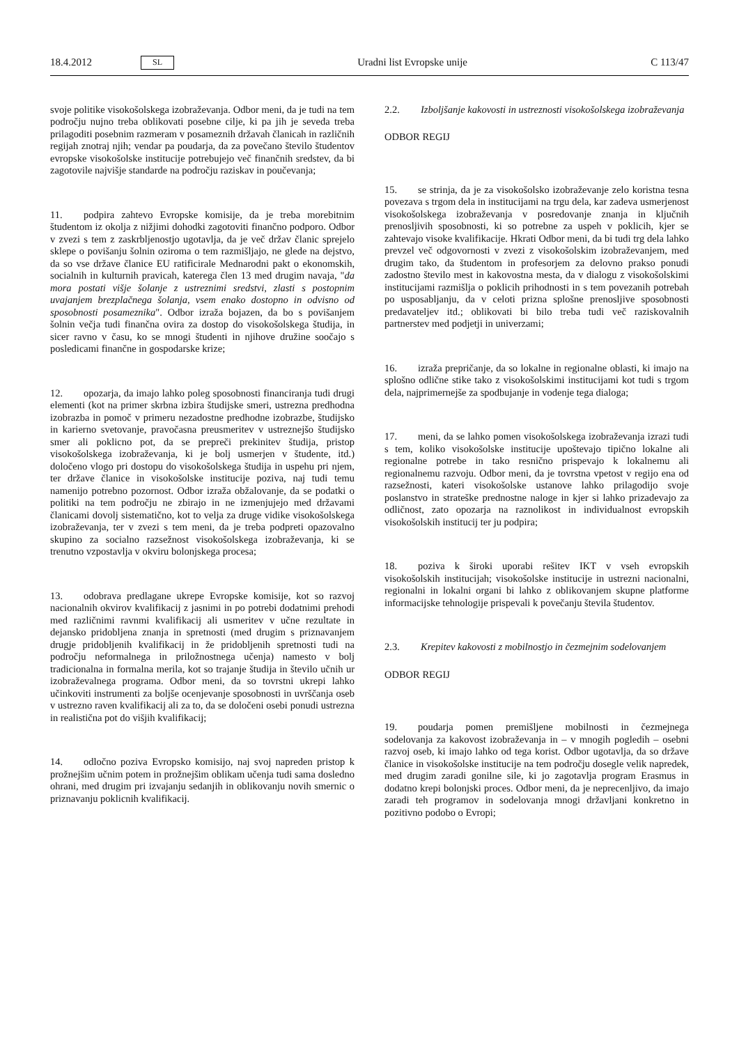18.4.2012 SL Uradni list Evropske unije C 113/47
svoje politike visokošolskega izobraževanja. Odbor meni, da je tudi na tem področju nujno treba oblikovati posebne cilje, ki pa jih je seveda treba prilagoditi posebnim razmeram v posameznih državah članicah in različnih regijah znotraj njih; vendar pa poudarja, da za povečano število študentov evropske visokošolske institucije potrebujejo več finančnih sredstev, da bi zagotovile najvišje standarde na področju raziskav in poučevanja;
11. podpira zahtevo Evropske komisije, da je treba morebitnim študentom iz okolja z nižjimi dohodki zagotoviti finančno podporo. Odbor v zvezi s tem z zaskrbljenostjo ugotavlja, da je več držav članic sprejelo sklepe o povišanju šolnin oziroma o tem razmišljajo, ne glede na dejstvo, da so vse države članice EU ratificirale Mednarodni pakt o ekonomskih, socialnih in kulturnih pravicah, katerega člen 13 med drugim navaja, "da mora postati višje šolanje z ustreznimi sredstvi, zlasti s postopnim uvajanjem brezplačnega šolanja, vsem enako dostopno in odvisno od sposobnosti posameznika". Odbor izraža bojazen, da bo s povišanjem šolnin večja tudi finančna ovira za dostop do visokošolskega študija, in sicer ravno v času, ko se mnogi študenti in njihove družine soočajo s posledicami finančne in gospodarske krize;
12. opozarja, da imajo lahko poleg sposobnosti financiranja tudi drugi elementi (kot na primer skrbna izbira študijske smeri, ustrezna predhodna izobrazba in pomoč v primeru nezadostne predhodne izobrazbe, študijsko in karierno svetovanje, pravočasna preusmeritev v ustreznejšo študijsko smer ali poklicno pot, da se prepreči prekinitev študija, pristop visokošolskega izobraževanja, ki je bolj usmerjen v študente, itd.) določeno vlogo pri dostopu do visokošolskega študija in uspehu pri njem, ter države članice in visokošolske institucije poziva, naj tudi temu namenijo potrebno pozornost. Odbor izraža obžalovanje, da se podatki o politiki na tem področju ne zbirajo in ne izmenjujejo med državami članicami dovolj sistematično, kot to velja za druge vidike visokošolskega izobraževanja, ter v zvezi s tem meni, da je treba podpreti opazovalno skupino za socialno razsežnost visokošolskega izobraževanja, ki se trenutno vzpostavlja v okviru bolonjskega procesa;
13. odobrava predlagane ukrepe Evropske komisije, kot so razvoj nacionalnih okvirov kvalifikacij z jasnimi in po potrebi dodatnimi prehodi med različnimi ravnmi kvalifikacij ali usmeritev v učne rezultate in dejansko pridobljena znanja in spretnosti (med drugim s priznavanjem drugje pridobljenih kvalifikacij in že pridobljenih spretnosti tudi na področju neformalnega in priložnostnega učenja) namesto v bolj tradicionalna in formalna merila, kot so trajanje študija in število učnih ur izobraževalnega programa. Odbor meni, da so tovrstni ukrepi lahko učinkoviti instrumenti za boljše ocenjevanje sposobnosti in uvrščanja oseb v ustrezno raven kvalifikacij ali za to, da se določeni osebi ponudi ustrezna in realistična pot do višjih kvalifikacij;
14. odločno poziva Evropsko komisijo, naj svoj napreden pristop k prožnejšim učnim potem in prožnejšim oblikam učenja tudi sama dosledno ohrani, med drugim pri izvajanju sedanjih in oblikovanju novih smernic o priznavanju poklicnih kvalifikacij.
2.2. Izboljšanje kakovosti in ustreznosti visokošolskega izobraževanja
ODBOR REGIJ
15. se strinja, da je za visokošolsko izobraževanje zelo koristna tesna povezava s trgom dela in institucijami na trgu dela, kar zadeva usmerjenost visokošolskega izobraževanja v posredovanje znanja in ključnih prenosljivih sposobnosti, ki so potrebne za uspeh v poklicih, kjer se zahtevajo visoke kvalifikacije. Hkrati Odbor meni, da bi tudi trg dela lahko prevzel več odgovornosti v zvezi z visokošolskim izobraževanjem, med drugim tako, da študentom in profesorjem za delovno prakso ponudi zadostno število mest in kakovostna mesta, da v dialogu z visokošolskimi institucijami razmišlja o poklicih prihodnosti in s tem povezanih potrebah po usposabljanju, da v celoti prizna splošne prenosljive sposobnosti predavateljev itd.; oblikovati bi bilo treba tudi več raziskovalnih partnerstev med podjetji in univerzami;
16. izraža prepričanje, da so lokalne in regionalne oblasti, ki imajo na splošno odlične stike tako z visokošolskimi institucijami kot tudi s trgom dela, najprimernejše za spodbujanje in vodenje tega dialoga;
17. meni, da se lahko pomen visokošolskega izobraževanja izrazi tudi s tem, koliko visokošolske institucije upoštevajo tipično lokalne ali regionalne potrebe in tako resnično prispevajo k lokalnemu ali regionalnemu razvoju. Odbor meni, da je tovrstna vpetost v regijo ena od razsežnosti, kateri visokošolske ustanove lahko prilagodijo svoje poslanstvo in strateške prednostne naloge in kjer si lahko prizadevajo za odličnost, zato opozarja na raznolikost in individualnost evropskih visokošolskih institucij ter ju podpira;
18. poziva k široki uporabi rešitev IKT v vseh evropskih visokošolskih institucijah; visokošolske institucije in ustrezni nacionalni, regionalni in lokalni organi bi lahko z oblikovanjem skupne platforme informacijske tehnologije prispevali k povečanju števila študentov.
2.3. Krepitev kakovosti z mobilnostjo in čezmejnim sodelovanjem
ODBOR REGIJ
19. poudarja pomen premišljene mobilnosti in čezmejnega sodelovanja za kakovost izobraževanja in – v mnogih pogledih – osebni razvoj oseb, ki imajo lahko od tega korist. Odbor ugotavlja, da so države članice in visokošolske institucije na tem področju dosegle velik napredek, med drugim zaradi gonilne sile, ki jo zagotavlja program Erasmus in dodatno krepi bolonjski proces. Odbor meni, da je neprecenljivo, da imajo zaradi teh programov in sodelovanja mnogi državljani konkretno in pozitivno podobo o Evropi;